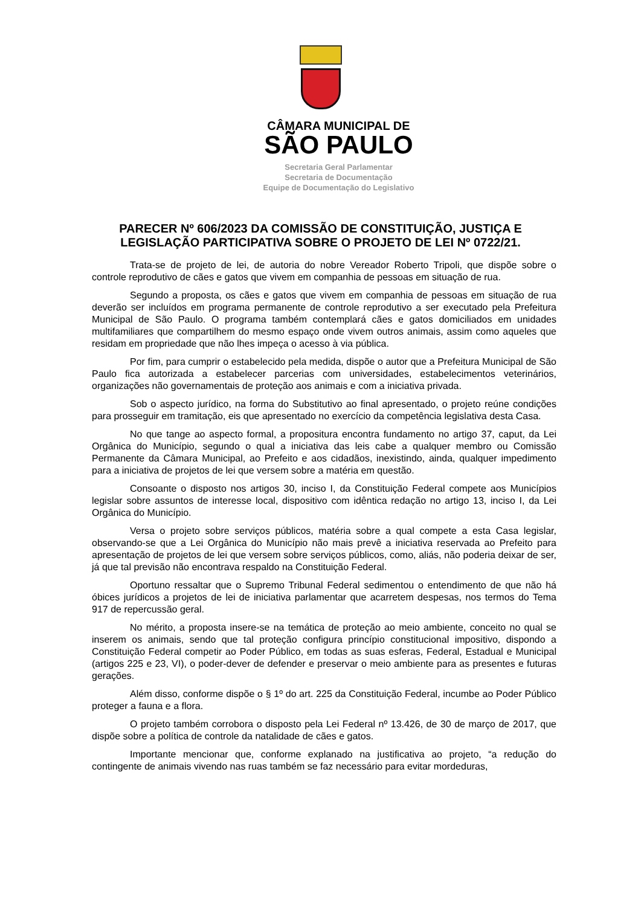CÂMARA MUNICIPAL DE
SÃO PAULO
Secretaria Geral Parlamentar
Secretaria de Documentação
Equipe de Documentação do Legislativo
PARECER Nº 606/2023 DA COMISSÃO DE CONSTITUIÇÃO, JUSTIÇA E LEGISLAÇÃO PARTICIPATIVA SOBRE O PROJETO DE LEI Nº 0722/21.
Trata-se de projeto de lei, de autoria do nobre Vereador Roberto Tripoli, que dispõe sobre o controle reprodutivo de cães e gatos que vivem em companhia de pessoas em situação de rua.
Segundo a proposta, os cães e gatos que vivem em companhia de pessoas em situação de rua deverão ser incluídos em programa permanente de controle reprodutivo a ser executado pela Prefeitura Municipal de São Paulo. O programa também contemplará cães e gatos domiciliados em unidades multifamiliares que compartilhem do mesmo espaço onde vivem outros animais, assim como aqueles que residam em propriedade que não lhes impeça o acesso à via pública.
Por fim, para cumprir o estabelecido pela medida, dispõe o autor que a Prefeitura Municipal de São Paulo fica autorizada a estabelecer parcerias com universidades, estabelecimentos veterinários, organizações não governamentais de proteção aos animais e com a iniciativa privada.
Sob o aspecto jurídico, na forma do Substitutivo ao final apresentado, o projeto reúne condições para prosseguir em tramitação, eis que apresentado no exercício da competência legislativa desta Casa.
No que tange ao aspecto formal, a propositura encontra fundamento no artigo 37, caput, da Lei Orgânica do Município, segundo o qual a iniciativa das leis cabe a qualquer membro ou Comissão Permanente da Câmara Municipal, ao Prefeito e aos cidadãos, inexistindo, ainda, qualquer impedimento para a iniciativa de projetos de lei que versem sobre a matéria em questão.
Consoante o disposto nos artigos 30, inciso I, da Constituição Federal compete aos Municípios legislar sobre assuntos de interesse local, dispositivo com idêntica redação no artigo 13, inciso I, da Lei Orgânica do Município.
Versa o projeto sobre serviços públicos, matéria sobre a qual compete a esta Casa legislar, observando-se que a Lei Orgânica do Município não mais prevê a iniciativa reservada ao Prefeito para apresentação de projetos de lei que versem sobre serviços públicos, como, aliás, não poderia deixar de ser, já que tal previsão não encontrava respaldo na Constituição Federal.
Oportuno ressaltar que o Supremo Tribunal Federal sedimentou o entendimento de que não há óbices jurídicos a projetos de lei de iniciativa parlamentar que acarretem despesas, nos termos do Tema 917 de repercussão geral.
No mérito, a proposta insere-se na temática de proteção ao meio ambiente, conceito no qual se inserem os animais, sendo que tal proteção configura princípio constitucional impositivo, dispondo a Constituição Federal competir ao Poder Público, em todas as suas esferas, Federal, Estadual e Municipal (artigos 225 e 23, VI), o poder-dever de defender e preservar o meio ambiente para as presentes e futuras gerações.
Além disso, conforme dispõe o § 1º do art. 225 da Constituição Federal, incumbe ao Poder Público proteger a fauna e a flora.
O projeto também corrobora o disposto pela Lei Federal nº 13.426, de 30 de março de 2017, que dispõe sobre a política de controle da natalidade de cães e gatos.
Importante mencionar que, conforme explanado na justificativa ao projeto, “a redução do contingente de animais vivendo nas ruas também se faz necessário para evitar mordeduras,